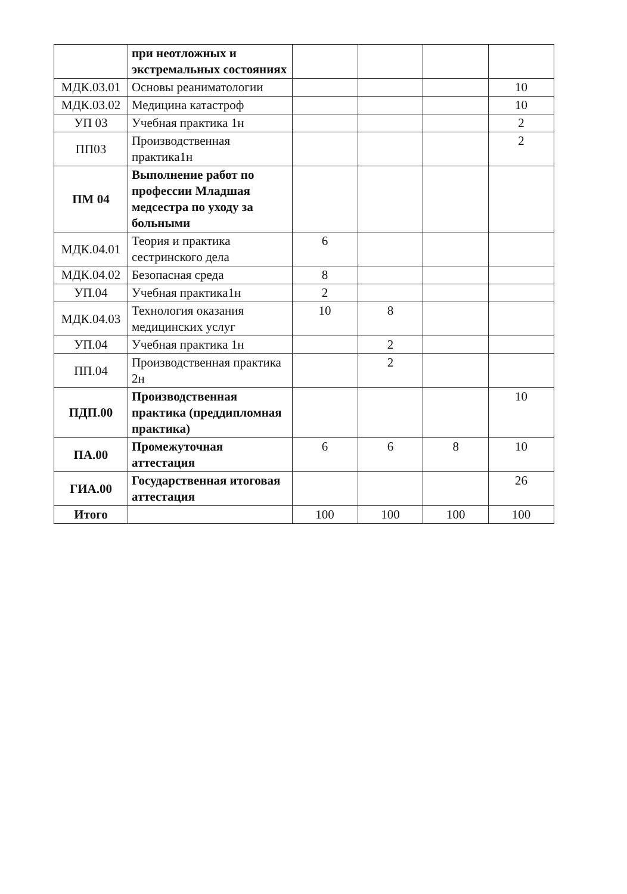| | при неотложных и экстремальных состояниях | | | | |
| МДК.03.01 | Основы реаниматологии | | | | 10 |
| МДК.03.02 | Медицина катастроф | | | | 10 |
| УП 03 | Учебная практика 1н | | | | 2 |
| ПП03 | Производственная практика1н | | | | 2 |
| ПМ 04 | Выполнение работ по профессии Младшая медсестра по уходу за больными | | | | |
| МДК.04.01 | Теория и практика сестринского дела | 6 | | | |
| МДК.04.02 | Безопасная среда | 8 | | | |
| УП.04 | Учебная практика1н | 2 | | | |
| МДК.04.03 | Технология оказания медицинских услуг | 10 | 8 | | |
| УП.04 | Учебная практика 1н | | 2 | | |
| ПП.04 | Производственная практика 2н | | 2 | | |
| ПДП.00 | Производственная практика (преддипломная практика) | | | | 10 |
| ПА.00 | Промежуточная аттестация | 6 | 6 | 8 | 10 |
| ГИА.00 | Государственная итоговая аттестация | | | | 26 |
| Итого | | 100 | 100 | 100 | 100 |